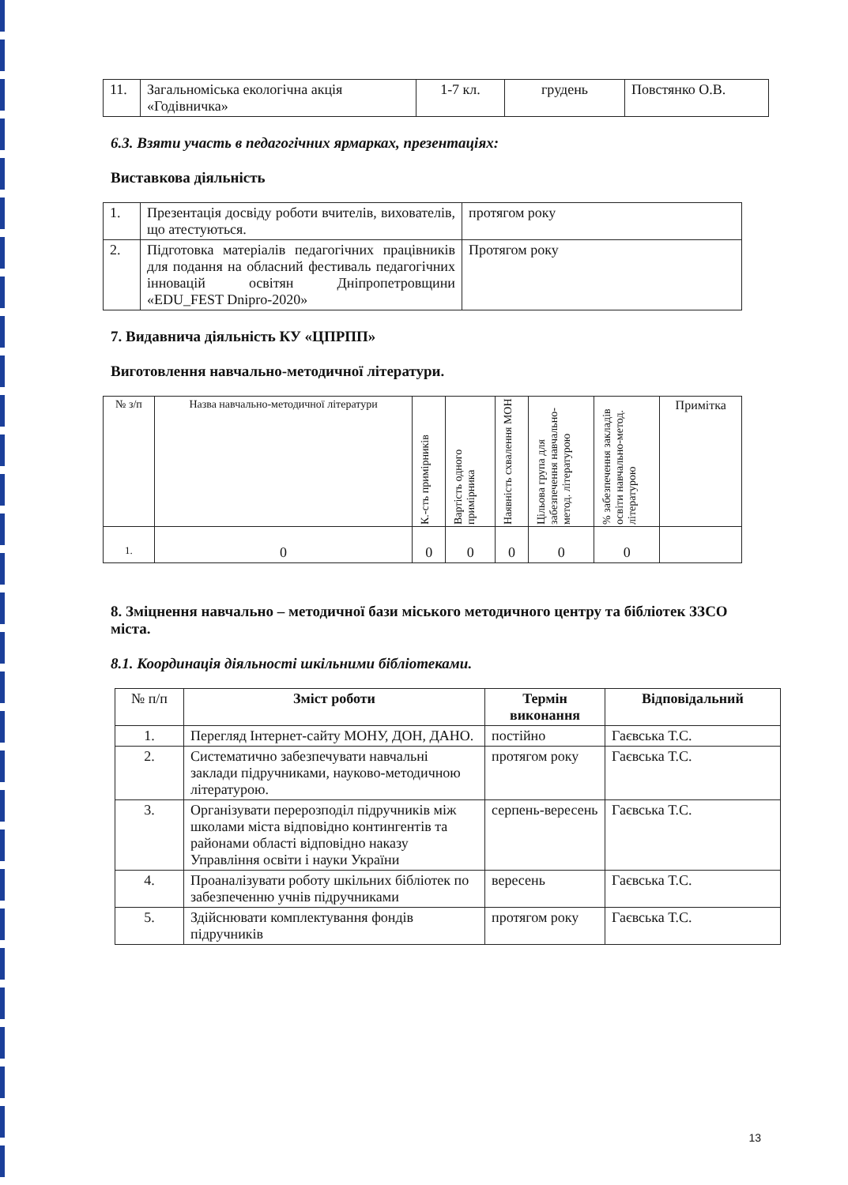| 11. | Загальноміська екологічна акція «Годівничка» | 1-7 кл. | грудень | Повстянко О.В. |
6.3. Взяти участь в педагогічних ярмарках, презентаціях:
Виставкова діяльність
| 1. | Презентація досвіду роботи вчителів, вихователів, що атестуються. | протягом року |
| 2. | Підготовка матеріалів педагогічних працівників для подання на обласний фестиваль педагогічних інновацій освітян Дніпропетровщини «EDU_FEST Dnipro-2020» | Протягом року |
7. Видавнича діяльність КУ «ЦПРПП»
Виготовлення навчально-методичної літератури.
| № з/п | Назва навчально-методичної літератури | К.-сть примірників | Вартість одного примірника | Наявність схвалення МОН | Цільова група для забезпечення навчально-метод. літературою | % забезпечення закладів освіти навчально-метод. літературою | Примітка |
| --- | --- | --- | --- | --- | --- | --- | --- |
| 1. | 0 | 0 | 0 | 0 | 0 | 0 | |
8. Зміцнення навчально – методичної бази міського методичного центру та бібліотек ЗЗСО міста.
8.1. Координація діяльності шкільними бібліотеками.
| № п/п | Зміст роботи | Термін виконання | Відповідальний |
| 1. | Перегляд Інтернет-сайту МОНУ, ДОН, ДАНО. | постійно | Гаєвська Т.С. |
| 2. | Систематично забезпечувати навчальні заклади підручниками, науково-методичною літературою. | протягом року | Гаєвська Т.С. |
| 3. | Організувати перерозподіл підручників між школами міста відповідно контингентів та районами області відповідно наказу Управління освіти і науки України | серпень-вересень | Гаєвська Т.С. |
| 4. | Проаналізувати роботу шкільних бібліотек по забезпеченню учнів підручниками | вересень | Гаєвська Т.С. |
| 5. | Здійснювати комплектування фондів підручників | протягом року | Гаєвська Т.С. |
13